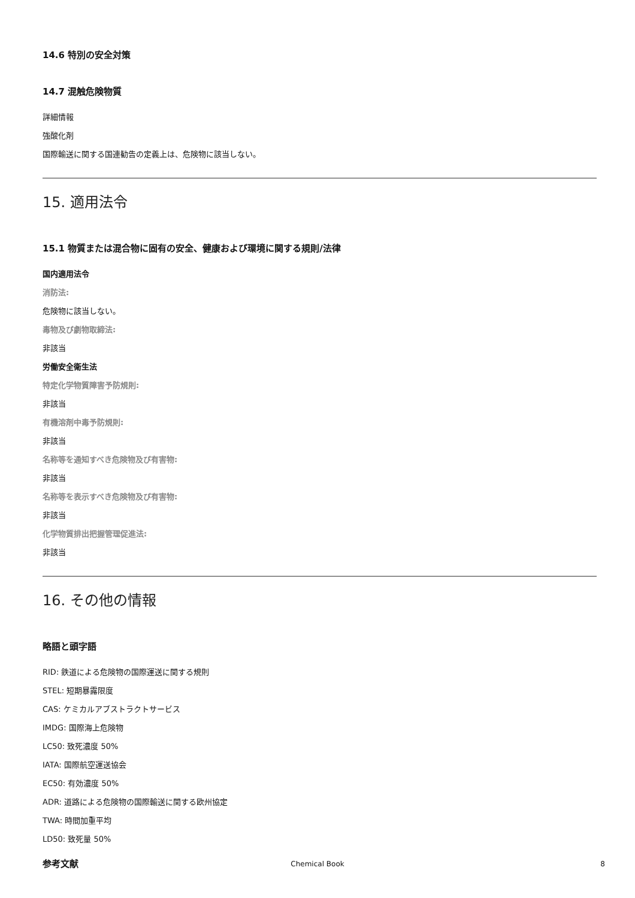14.6 特別の安全対策
14.7 混触危険物質
詳細情報
強酸化剤
国際輸送に関する国連勧告の定義上は、危険物に該当しない。
15. 適用法令
15.1 物質または混合物に固有の安全、健康および環境に関する規則/法律
国内適用法令
消防法:
危険物に該当しない。
毒物及び劇物取締法:
非該当
労働安全衛生法
特定化学物質障害予防規則:
非該当
有機溶剤中毒予防規則:
非該当
名称等を通知すべき危険物及び有害物:
非該当
名称等を表示すべき危険物及び有害物:
非該当
化学物質排出把握管理促進法:
非該当
16. その他の情報
略語と頭字語
RID: 鉄道による危険物の国際運送に関する規則
STEL: 短期暴露限度
CAS: ケミカルアブストラクトサービス
IMDG: 国際海上危険物
LC50: 致死濃度 50%
IATA: 国際航空運送協会
EC50: 有効濃度 50%
ADR: 道路による危険物の国際輸送に関する欧州協定
TWA: 時間加重平均
LD50: 致死量 50%
参考文献
Chemical Book 8